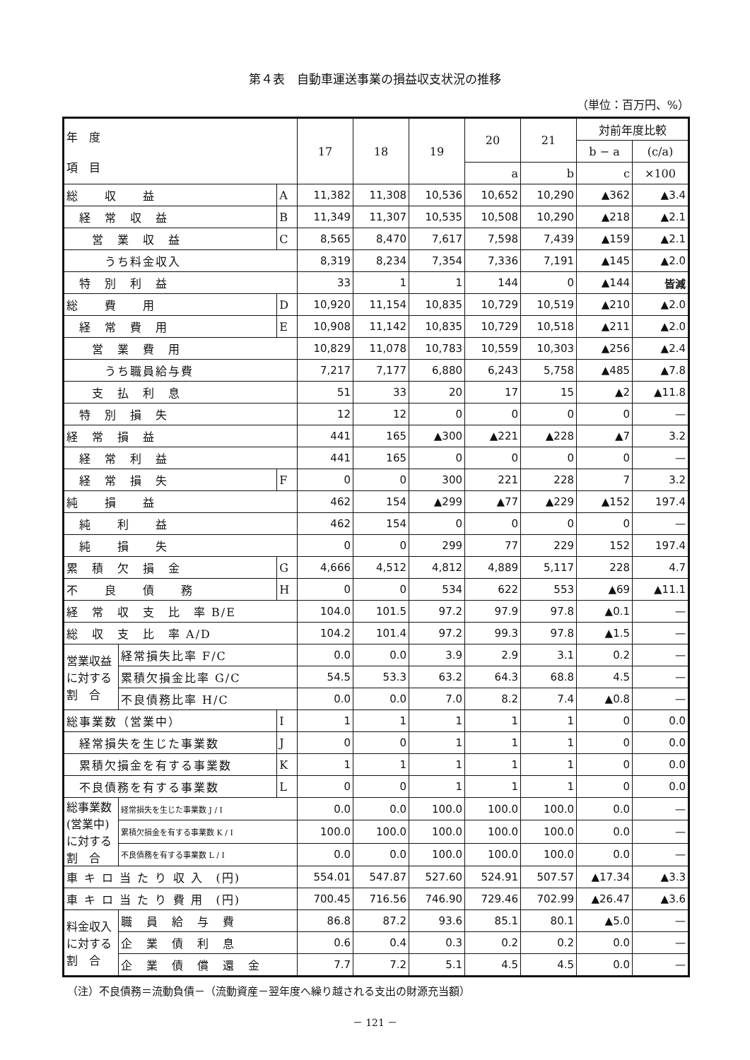第４表　自動車運送事業の損益収支状況の推移
（単位：百万円、%）
| 年 度 項 目 | | | 17 | 18 | 19 | 20 | 21 | 対前年度比較 | |
| --- | --- | --- | --- | --- | --- | --- | --- | --- | --- |
| | | | | | | | | b − a | (c/a) |
| | | | | | | a | b | c | ×100 |
| 総 収 益 | | A | 11,382 | 11,308 | 10,536 | 10,652 | 10,290 | ▲362 | ▲3.4 |
| 経 常 収 益 | | B | 11,349 | 11,307 | 10,535 | 10,508 | 10,290 | ▲218 | ▲2.1 |
| 営 業 収 益 | | C | 8,565 | 8,470 | 7,617 | 7,598 | 7,439 | ▲159 | ▲2.1 |
| うち料金収入 | | | 8,319 | 8,234 | 7,354 | 7,336 | 7,191 | ▲145 | ▲2.0 |
| 特 別 利 益 | | | 33 | 1 | 1 | 144 | 0 | ▲144 | 皆減 |
| 総 費 用 | | D | 10,920 | 11,154 | 10,835 | 10,729 | 10,519 | ▲210 | ▲2.0 |
| 経 常 費 用 | | E | 10,908 | 11,142 | 10,835 | 10,729 | 10,518 | ▲211 | ▲2.0 |
| 営 業 費 用 | | | 10,829 | 11,078 | 10,783 | 10,559 | 10,303 | ▲256 | ▲2.4 |
| うち職員給与費 | | | 7,217 | 7,177 | 6,880 | 6,243 | 5,758 | ▲485 | ▲7.8 |
| 支 払 利 息 | | | 51 | 33 | 20 | 17 | 15 | ▲2 | ▲11.8 |
| 特 別 損 失 | | | 12 | 12 | 0 | 0 | 0 | 0 | — |
| 経 常 損 益 | | | 441 | 165 | ▲300 | ▲221 | ▲228 | ▲7 | 3.2 |
| 経 常 利 益 | | | 441 | 165 | 0 | 0 | 0 | 0 | — |
| 経 常 損 失 | | F | 0 | 0 | 300 | 221 | 228 | 7 | 3.2 |
| 純 損 益 | | | 462 | 154 | ▲299 | ▲77 | ▲229 | ▲152 | 197.4 |
| 純 利 益 | | | 462 | 154 | 0 | 0 | 0 | 0 | — |
| 純 損 失 | | | 0 | 0 | 299 | 77 | 229 | 152 | 197.4 |
| 累 積 欠 損 金 | | G | 4,666 | 4,512 | 4,812 | 4,889 | 5,117 | 228 | 4.7 |
| 不 良 債 務 | | H | 0 | 0 | 534 | 622 | 553 | ▲69 | ▲11.1 |
| 経 常 収 支 比 率 B/E | | | 104.0 | 101.5 | 97.2 | 97.9 | 97.8 | ▲0.1 | — |
| 総 収 支 比 率 A/D | | | 104.2 | 101.4 | 97.2 | 99.3 | 97.8 | ▲1.5 | — |
| 営業収益に対する割 合 | 経常損失比率 F/C | | 0.0 | 0.0 | 3.9 | 2.9 | 3.1 | 0.2 | — |
| | 累積欠損金比率 G/C | | 54.5 | 53.3 | 63.2 | 64.3 | 68.8 | 4.5 | — |
| | 不良債務比率 H/C | | 0.0 | 0.0 | 7.0 | 8.2 | 7.4 | ▲0.8 | — |
| 総事業数（営業中） | | I | 1 | 1 | 1 | 1 | 1 | 0 | 0.0 |
| 経常損失を生じた事業数 | | J | 0 | 0 | 1 | 1 | 1 | 0 | 0.0 |
| 累積欠損金を有する事業数 | | K | 1 | 1 | 1 | 1 | 1 | 0 | 0.0 |
| 不良債務を有する事業数 | | L | 0 | 0 | 1 | 1 | 1 | 0 | 0.0 |
| 総事業数(営業中)に対する割 合 | 経常損失を生じた事業数 J / I | | 0.0 | 0.0 | 100.0 | 100.0 | 100.0 | 0.0 | — |
| | 累積欠損金を有する事業数 K / I | | 100.0 | 100.0 | 100.0 | 100.0 | 100.0 | 0.0 | — |
| | 不良債務を有する事業数 L / I | | 0.0 | 0.0 | 100.0 | 100.0 | 100.0 | 0.0 | — |
| 車 キ ロ 当 た り 収 入 (円) | | | 554.01 | 547.87 | 527.60 | 524.91 | 507.57 | ▲17.34 | ▲3.3 |
| 車 キ ロ 当 た り 費 用 (円) | | | 700.45 | 716.56 | 746.90 | 729.46 | 702.99 | ▲26.47 | ▲3.6 |
| 料金収入に対する割 合 | 職 員 給 与 費 | | 86.8 | 87.2 | 93.6 | 85.1 | 80.1 | ▲5.0 | — |
| | 企 業 債 利 息 | | 0.6 | 0.4 | 0.3 | 0.2 | 0.2 | 0.0 | — |
| | 企 業 債 償 還 金 | | 7.7 | 7.2 | 5.1 | 4.5 | 4.5 | 0.0 | — |
（注）不良債務＝流動負債－（流動資産－翌年度へ繰り越される支出の財源充当額）
－ 121 －